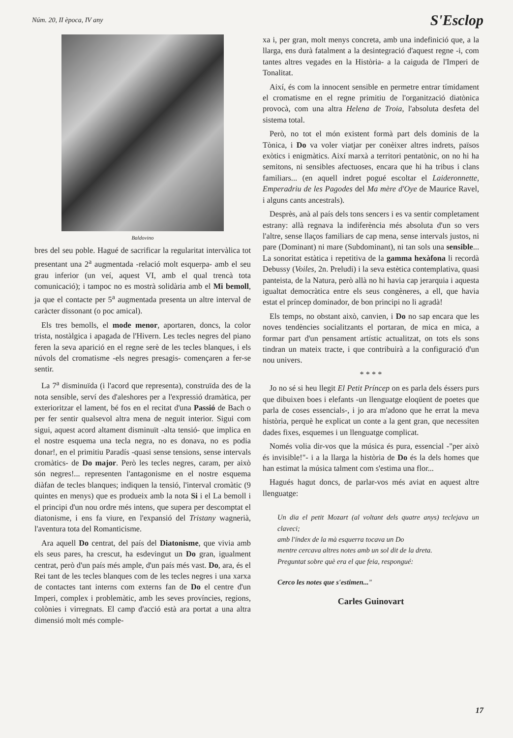Núm. 20, II època, IV any S'Esclop
Baldovino
bres del seu poble. Hagué de sacrificar la regularitat intervàlica tot presentant una 2<sup>a</sup> augmentada -relació molt esquerpa- amb el seu grau inferior (un veí, aquest VI, amb el qual trencà tota comunicació); i tampoc no es mostrà solidària amb el Mi bemoll, ja que el contacte per 5<sup>a</sup> augmentada presenta un altre interval de caràcter dissonant (o poc amical).
Els tres bemolls, el mode menor, aportaren, doncs, la color trista, nostàlgica i apagada de l'Hivern. Les tecles negres del piano feren la seva aparició en el regne serè de les tecles blanques, i els núvols del cromatisme -els negres presagis- començaren a fer-se sentir.
La 7<sup>a</sup> disminuïda (i l'acord que representa), construïda des de la nota sensible, serví des d'aleshores per a l'expressió dramàtica, per exterioritzar el lament, bé fos en el recitat d'una Passió de Bach o per fer sentir qualsevol altra mena de neguit interior. Sigui com sigui, aquest acord altament disminuït -alta tensió- que implica en el nostre esquema una tecla negra, no es donava, no es podia donar!, en el primitiu Paradís -quasi sense tensions, sense intervals cromàtics- de Do major. Però les tecles negres, caram, per això són negres!... representen l'antagonisme en el nostre esquema diàfan de tecles blanques; indiquen la tensió, l'interval cromàtic (9 quintes en menys) que es produeix amb la nota Si i el La bemoll i el principi d'un nou ordre més intens, que supera per descomptat el diatonisme, i ens fa viure, en l'expansió del Tristany wagnerià, l'aventura tota del Romanticisme.
Ara aquell Do centrat, del país del Diatonisme, que vivia amb els seus pares, ha crescut, ha esdevingut un Do gran, igualment centrat, però d'un país més ample, d'un país més vast. Do, ara, és el Rei tant de les tecles blanques com de les tecles negres i una xarxa de contactes tant interns com externs fan de Do el centre d'un Imperi, complex i problemàtic, amb les seves províncies, regions, colònies i virregnats. El camp d'acció està ara portat a una altra dimensió molt més comple-
xa i, per gran, molt menys concreta, amb una indefinició que, a la llarga, ens durà fatalment a la desintegració d'aquest regne -i, com tantes altres vegades en la Història- a la caiguda de l'Imperi de Tonalitat.
Així, és com la innocent sensible en permetre entrar tímidament el cromatisme en el regne primitiu de l'organització diatònica provocà, com una altra Helena de Troia, l'absoluta desfeta del sistema total.
Però, no tot el món existent formà part dels dominis de la Tònica, i Do va voler viatjar per conèixer altres indrets, països exòtics i enigmàtics. Així marxà a territori pentatònic, on no hi ha semitons, ni sensibles afectuoses, encara que hi ha tribus i clans familiars... (en aquell indret pogué escoltar el Laideronnette, Emperadriu de les Pagodes del Ma mère d'Oye de Maurice Ravel, i alguns cants ancestrals).
Desprès, anà al país dels tons sencers i es va sentir completament estrany: allà regnava la indiferència més absoluta d'un so vers l'altre, sense llaços familiars de cap mena, sense intervals justos, ni pare (Dominant) ni mare (Subdominant), ni tan sols una sensible... La sonoritat estàtica i repetitiva de la gamma hexàfona li recordà Debussy (Voiles, 2n. Preludi) i la seva estètica contemplativa, quasi panteista, de la Natura, però allà no hi havia cap jerarquia i aquesta igualtat democràtica entre els seus congèneres, a ell, que havia estat el príncep dominador, de bon principi no li agradà!
Els temps, no obstant això, canvien, i Do no sap encara que les noves tendències socialitzants el portaran, de mica en mica, a formar part d'un pensament artístic actualitzat, on tots els sons tindran un mateix tracte, i que contribuirà a la configuració d'un nou univers.
* * * *
Jo no sé si heu llegit El Petit Príncep on es parla dels éssers purs que dibuixen boes i elefants -un llenguatge eloqüent de poetes que parla de coses essencials-, i jo ara m'adono que he errat la meva història, perquè he explicat un conte a la gent gran, que necessiten dades fixes, esquemes i un llenguatge complicat.
Només volia dir-vos que la música és pura, essencial -"per això és invisible!"- i a la llarga la història de Do és la dels homes que han estimat la música talment com s'estima una flor...
Hagués hagut doncs, de parlar-vos més aviat en aquest altre llenguatge:
Un dia el petit Mozart (al voltant dels quatre anys) teclejava un claveci;
amb l'índex de la mà esquerra tocava un Do
mentre cercava altres notes amb un sol dit de la dreta.
Preguntat sobre què era el que feia, respongué:
Cerco les notes que s'estimen..."
Carles Guinovart
17